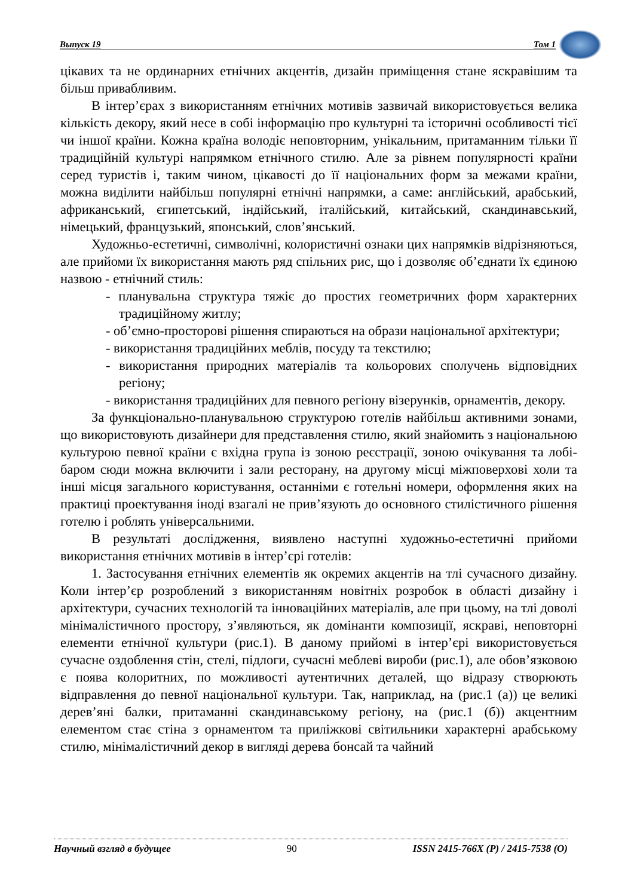Выпуск 19 Том 1
цікавих та не ординарних етнічних акцентів, дизайн приміщення стане яскравішим та більш привабливим.
В інтер’єрах з використанням етнічних мотивів зазвичай використовується велика кількість декору, який несе в собі інформацію про культурні та історичні особливості тієї чи іншої країни. Кожна країна володіє неповторним, унікальним, притаманним тільки її традиційній культурі напрямком етнічного стилю. Але за рівнем популярності країни серед туристів і, таким чином, цікавості до її національних форм за межами країни, можна виділити найбільш популярні етнічні напрямки, а саме: англійський, арабський, африканський, єгипетський, індійський, італійський, китайський, скандинавський, німецький, французький, японський, слов’янський.
Художньо-естетичні, символічні, колористичні ознаки цих напрямків відрізняються, але прийоми їх використання мають ряд спільних рис, що і дозволяє об’єднати їх єдиною назвою - етнічний стиль:
- планувальна структура тяжіє до простих геометричних форм характерних традиційному житлу;
- об’ємно-просторові рішення спираються на образи національної архітектури;
- використання традиційних меблів, посуду та текстилю;
- використання природних матеріалів та кольорових сполучень відповідних регіону;
- використання традиційних для певного регіону візерунків, орнаментів, декору.
За функціонально-планувальною структурою готелів найбільш активними зонами, що використовують дизайнери для представлення стилю, який знайомить з національною культурою певної країни є вхідна група із зоною реєстрації, зоною очікування та лобі-баром сюди можна включити і зали ресторану, на другому місці міжповерхові холи та інші місця загального користування, останніми є готельні номери, оформлення яких на практиці проектування іноді взагалі не прив’язують до основного стилістичного рішення готелю і роблять універсальними.
В результаті дослідження, виявлено наступні художньо-естетичні прийоми використання етнічних мотивів в інтер’єрі готелів:
1. Застосування етнічних елементів як окремих акцентів на тлі сучасного дизайну. Коли інтер’єр розроблений з використанням новітніх розробок в області дизайну і архітектури, сучасних технологій та інноваційних матеріалів, але при цьому, на тлі доволі мінімалістичного простору, з’являються, як домінанти композиції, яскраві, неповторні елементи етнічної культури (рис.1). В даному прийомі в інтер’єрі використовується сучасне оздоблення стін, стелі, підлоги, сучасні меблеві вироби (рис.1), але обов’язковою є поява колоритних, по можливості аутентичних деталей, що відразу створюють відправлення до певної національної культури. Так, наприклад, на (рис.1 (а)) це великі дерев’яні балки, притаманні скандинавському регіону, на (рис.1 (б)) акцентним елементом стає стіна з орнаментом та приліжкові світильники характерні арабському стилю, мінімалістичний декор в вигляді дерева бонсай та чайний
Научный взгляд в будущее 90 ISSN 2415-766X (P) / 2415-7538 (O)